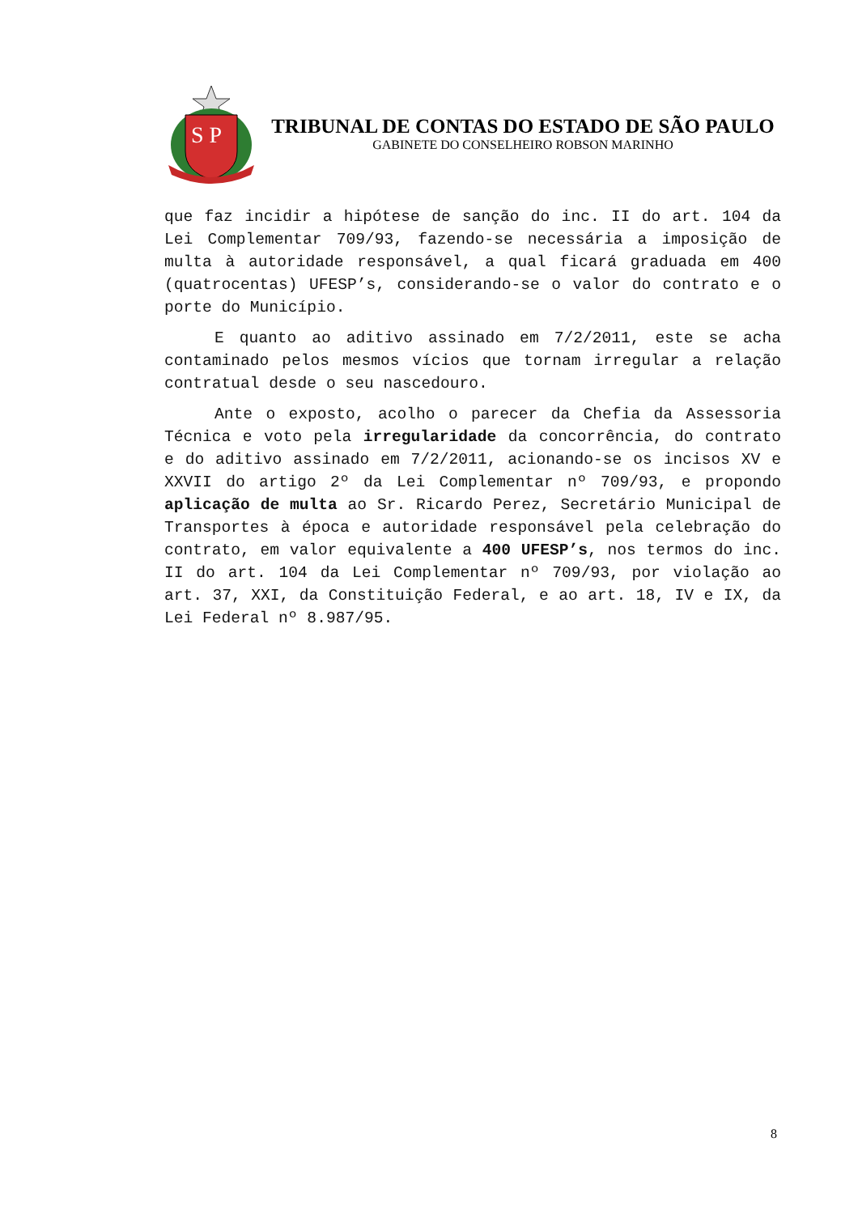S P
TRIBUNAL DE CONTAS DO ESTADO DE SÃO PAULO
GABINETE DO CONSELHEIRO ROBSON MARINHO
que faz incidir a hipótese de sanção do inc. II do art. 104 da Lei Complementar 709/93, fazendo-se necessária a imposição de multa à autoridade responsável, a qual ficará graduada em 400 (quatrocentas) UFESP’s, considerando-se o valor do contrato e o porte do Município.
E quanto ao aditivo assinado em 7/2/2011, este se acha contaminado pelos mesmos vícios que tornam irregular a relação contratual desde o seu nascedouro.
Ante o exposto, acolho o parecer da Chefia da Assessoria Técnica e voto pela irregularidade da concorrência, do contrato e do aditivo assinado em 7/2/2011, acionando-se os incisos XV e XXVII do artigo 2º da Lei Complementar nº 709/93, e propondo aplicação de multa ao Sr. Ricardo Perez, Secretário Municipal de Transportes à época e autoridade responsável pela celebração do contrato, em valor equivalente a 400 UFESP’s, nos termos do inc. II do art. 104 da Lei Complementar nº 709/93, por violação ao art. 37, XXI, da Constituição Federal, e ao art. 18, IV e IX, da Lei Federal nº 8.987/95.
8